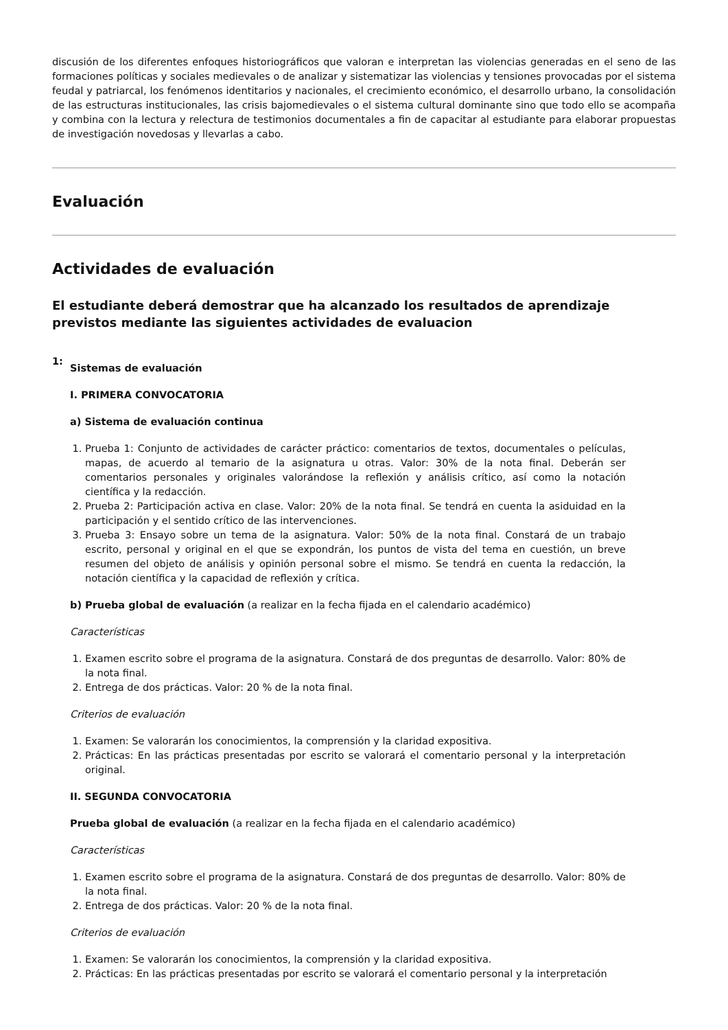discusión de los diferentes enfoques historiográficos que valoran e interpretan las violencias generadas en el seno de las formaciones políticas y sociales medievales o de analizar y sistematizar las violencias y tensiones provocadas por el sistema feudal y patriarcal, los fenómenos identitarios y nacionales, el crecimiento económico, el desarrollo urbano, la consolidación de las estructuras institucionales, las crisis bajomedievales o el sistema cultural dominante sino que todo ello se acompaña y combina con la lectura y relectura de testimonios documentales a fin de capacitar al estudiante para elaborar propuestas de investigación novedosas y llevarlas a cabo.
Evaluación
Actividades de evaluación
El estudiante deberá demostrar que ha alcanzado los resultados de aprendizaje previstos mediante las siguientes actividades de evaluacion
1:
Sistemas de evaluación
I. PRIMERA CONVOCATORIA
a) Sistema de evaluación continua
1. Prueba 1: Conjunto de actividades de carácter práctico: comentarios de textos, documentales o películas, mapas, de acuerdo al temario de la asignatura u otras. Valor: 30% de la nota final. Deberán ser comentarios personales y originales valorándose la reflexión y análisis crítico, así como la notación científica y la redacción.
2. Prueba 2: Participación activa en clase. Valor: 20% de la nota final. Se tendrá en cuenta la asiduidad en la participación y el sentido crítico de las intervenciones.
3. Prueba 3: Ensayo sobre un tema de la asignatura. Valor: 50% de la nota final. Constará de un trabajo escrito, personal y original en el que se expondrán, los puntos de vista del tema en cuestión, un breve resumen del objeto de análisis y opinión personal sobre el mismo. Se tendrá en cuenta la redacción, la notación científica y la capacidad de reflexión y crítica.
b) Prueba global de evaluación (a realizar en la fecha fijada en el calendario académico)
Características
1. Examen escrito sobre el programa de la asignatura. Constará de dos preguntas de desarrollo. Valor: 80% de la nota final.
2. Entrega de dos prácticas. Valor: 20 % de la nota final.
Criterios de evaluación
1. Examen: Se valorarán los conocimientos, la comprensión y la claridad expositiva.
2. Prácticas: En las prácticas presentadas por escrito se valorará el comentario personal y la interpretación original.
II. SEGUNDA CONVOCATORIA
Prueba global de evaluación (a realizar en la fecha fijada en el calendario académico)
Características
1. Examen escrito sobre el programa de la asignatura. Constará de dos preguntas de desarrollo. Valor: 80% de la nota final.
2. Entrega de dos prácticas. Valor: 20 % de la nota final.
Criterios de evaluación
1. Examen: Se valorarán los conocimientos, la comprensión y la claridad expositiva.
2. Prácticas: En las prácticas presentadas por escrito se valorará el comentario personal y la interpretación